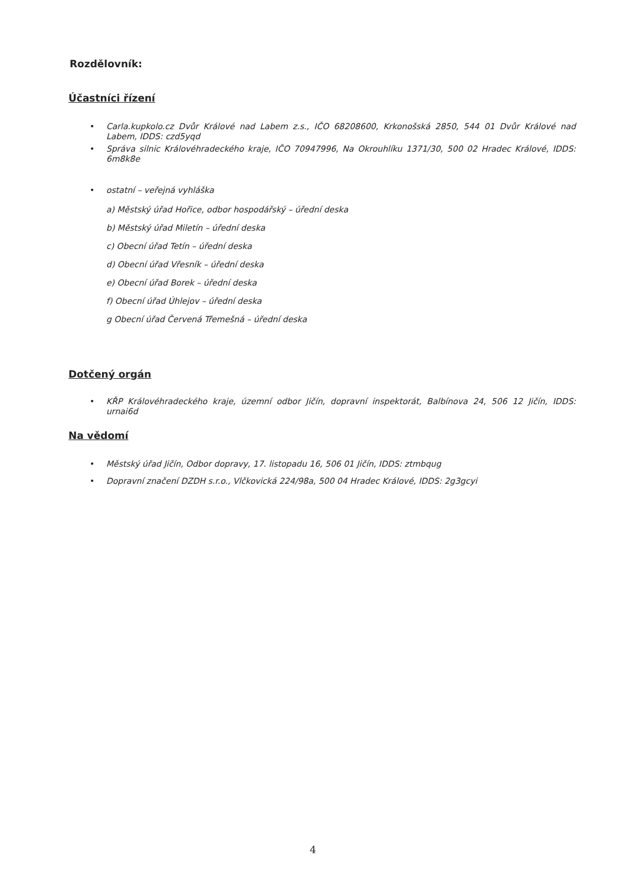Rozdělovník:
Účastníci řízení
• Carla.kupkolo.cz Dvůr Králové nad Labem z.s., IČO 68208600, Krkonošská 2850, 544 01 Dvůr Králové nad Labem, IDDS: czd5yqd
• Správa silnic Královéhradeckého kraje, IČO 70947996, Na Okrouhlíku 1371/30, 500 02 Hradec Králové, IDDS: 6m8k8e
• ostatní – veřejná vyhláška
a) Městský úřad Hořice, odbor hospodářský – úřední deska
b) Městský úřad Miletín – úřední deska
c) Obecní úřad Tetín – úřední deska
d) Obecní úřad Vřesník – úřední deska
e) Obecní úřad Borek – úřední deska
f) Obecní úřad Úhlejov – úřední deska
g Obecní úřad Červená Třemešná – úřední deska
Dotčený orgán
• KŘP Královéhradeckého kraje, územní odbor Jičín, dopravní inspektorát, Balbínova 24, 506 12 Jičín, IDDS: urnai6d
Na vědomí
• Městský úřad Jičín, Odbor dopravy, 17. listopadu 16, 506 01 Jičín, IDDS: ztmbqug
• Dopravní značení DZDH s.r.o., Vlčkovická 224/98a, 500 04 Hradec Králové, IDDS: 2g3gcyi
4